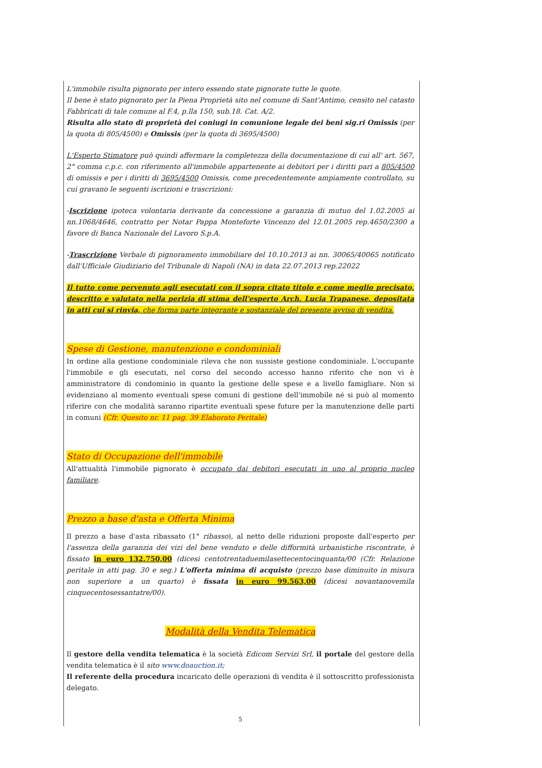L'immobile risulta pignorato per intero essendo state pignorate tutte le quote.
Il bene è stato pignorato per la Piena Proprietà sito nel comune di Sant'Antimo, censito nel catasto Fabbricati di tale comune al F.4, p.lla 150, sub.18. Cat. A/2.
Risulta allo stato di proprietà dei coniugi in comunione legale dei beni sig.ri Omissis (per la quota di 805/4500) e Omissis (per la quota di 3695/4500)
L'Esperto Stimatore può quindi affermare la completezza della documentazione di cui all' art. 567, 2° comma c.p.c. con riferimento all'immobile appartenente ai debitori per i diritti pari a 805/4500 di omissis e per i diritti di 3695/4500 Omissis, come precedentemente ampiamente controllato, su cui gravano le seguenti iscrizioni e trascrizioni:
-Iscrizione ipoteca volontaria derivante da concessione a garanzia di mutuo del 1.02.2005 ai nn.1068/4646, contratto per Notar Pappa Monteforte Vincenzo del 12.01.2005 rep.4650/2300 a favore di Banca Nazionale del Lavoro S.p.A.
-Trascrizione Verbale di pignoramento immobiliare del 10.10.2013 ai nn. 30065/40065 notificato dall'Ufficiale Giudiziario del Tribunale di Napoli (NA) in data 22.07.2013 rep.22022
Il tutto come pervenuto agli esecutati con il sopra citato titolo e come meglio precisato, descritto e valutato nella perizia di stima dell'esperto Arch. Lucia Trapanese, depositata in atti cui si rinvia, che forma parte integrante e sostanziale del presente avviso di vendita.
Spese di Gestione, manutenzione e condominiali
In ordine alla gestione condominiale rileva che non sussiste gestione condominiale. L'occupante l'immobile e gli esecutati, nel corso del secondo accesso hanno riferito che non vi è amministratore di condominio in quanto la gestione delle spese e a livello famigliare. Non si evidenziano al momento eventuali spese comuni di gestione dell'immobile né si può al momento riferire con che modalità saranno ripartite eventuali spese future per la manutenzione delle parti in comuni (Cfr. Quesito nr. 11 pag. 39 Elaborato Peritale)
Stato di Occupazione dell'immobile
All'attualità l'immobile pignorato è occupato dai debitori esecutati in uno al proprio nucleo familiare.
Prezzo a base d'asta e Offerta Minima
Il prezzo a base d'asta ribassato (1° ribasso), al netto delle riduzioni proposte dall'esperto per l'assenza della garanzia dei vizi del bene venduto e delle difformità urbanistiche riscontrate, è fissato in euro 132.750,00 (dicesi centotrentaduemilasettecentocinquanta/00 (Cfr. Relazione peritale in atti pag. 30 e seg.) L'offerta minima di acquisto (prezzo base diminuito in misura non superiore a un quarto) è fissata in euro 99.563,00 (dicesi novantanovemila cinquecentosessantatre/00).
Modalità della Vendita Telematica
Il gestore della vendita telematica è la società Edicom Servizi Srl, il portale del gestore della vendita telematica è il sito www.doauction.it;
Il referente della procedura incaricato delle operazioni di vendita è il sottoscritto professionista delegato.
5